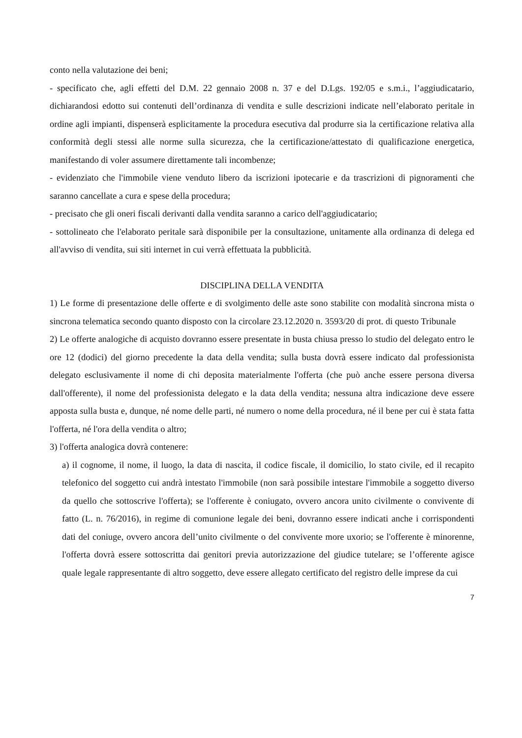conto nella valutazione dei beni;
- specificato che, agli effetti del D.M. 22 gennaio 2008 n. 37 e del D.Lgs. 192/05 e s.m.i., l’aggiudicatario, dichiarandosi edotto sui contenuti dell’ordinanza di vendita e sulle descrizioni indicate nell’elaborato peritale in ordine agli impianti, dispenserà esplicitamente la procedura esecutiva dal produrre sia la certificazione relativa alla conformità degli stessi alle norme sulla sicurezza, che la certificazione/attestato di qualificazione energetica, manifestando di voler assumere direttamente tali incombenze;
- evidenziato che l'immobile viene venduto libero da iscrizioni ipotecarie e da trascrizioni di pignoramenti che saranno cancellate a cura e spese della procedura;
- precisato che gli oneri fiscali derivanti dalla vendita saranno a carico dell'aggiudicatario;
- sottolineato che l'elaborato peritale sarà disponibile per la consultazione, unitamente alla ordinanza di delega ed all'avviso di vendita, sui siti internet in cui verrà effettuata la pubblicità.
DISCIPLINA DELLA VENDITA
1) Le forme di presentazione delle offerte e di svolgimento delle aste sono stabilite con modalità sincrona mista o sincrona telematica secondo quanto disposto con la circolare 23.12.2020 n. 3593/20 di prot. di questo Tribunale
2) Le offerte analogiche di acquisto dovranno essere presentate in busta chiusa presso lo studio del delegato entro le ore 12 (dodici) del giorno precedente la data della vendita; sulla busta dovrà essere indicato dal professionista delegato esclusivamente il nome di chi deposita materialmente l'offerta (che può anche essere persona diversa dall'offerente), il nome del professionista delegato e la data della vendita; nessuna altra indicazione deve essere apposta sulla busta e, dunque, né nome delle parti, né numero o nome della procedura, né il bene per cui è stata fatta l'offerta, né l'ora della vendita o altro;
3) l'offerta analogica dovrà contenere:
a) il cognome, il nome, il luogo, la data di nascita, il codice fiscale, il domicilio, lo stato civile, ed il recapito telefonico del soggetto cui andrà intestato l'immobile (non sarà possibile intestare l'immobile a soggetto diverso da quello che sottoscrive l'offerta); se l'offerente è coniugato, ovvero ancora unito civilmente o convivente di fatto (L. n. 76/2016), in regime di comunione legale dei beni, dovranno essere indicati anche i corrispondenti dati del coniuge, ovvero ancora dell’unito civilmente o del convivente more uxorio; se l'offerente è minorenne, l'offerta dovrà essere sottoscritta dai genitori previa autorizzazione del giudice tutelare; se l’offerente agisce quale legale rappresentante di altro soggetto, deve essere allegato certificato del registro delle imprese da cui
7